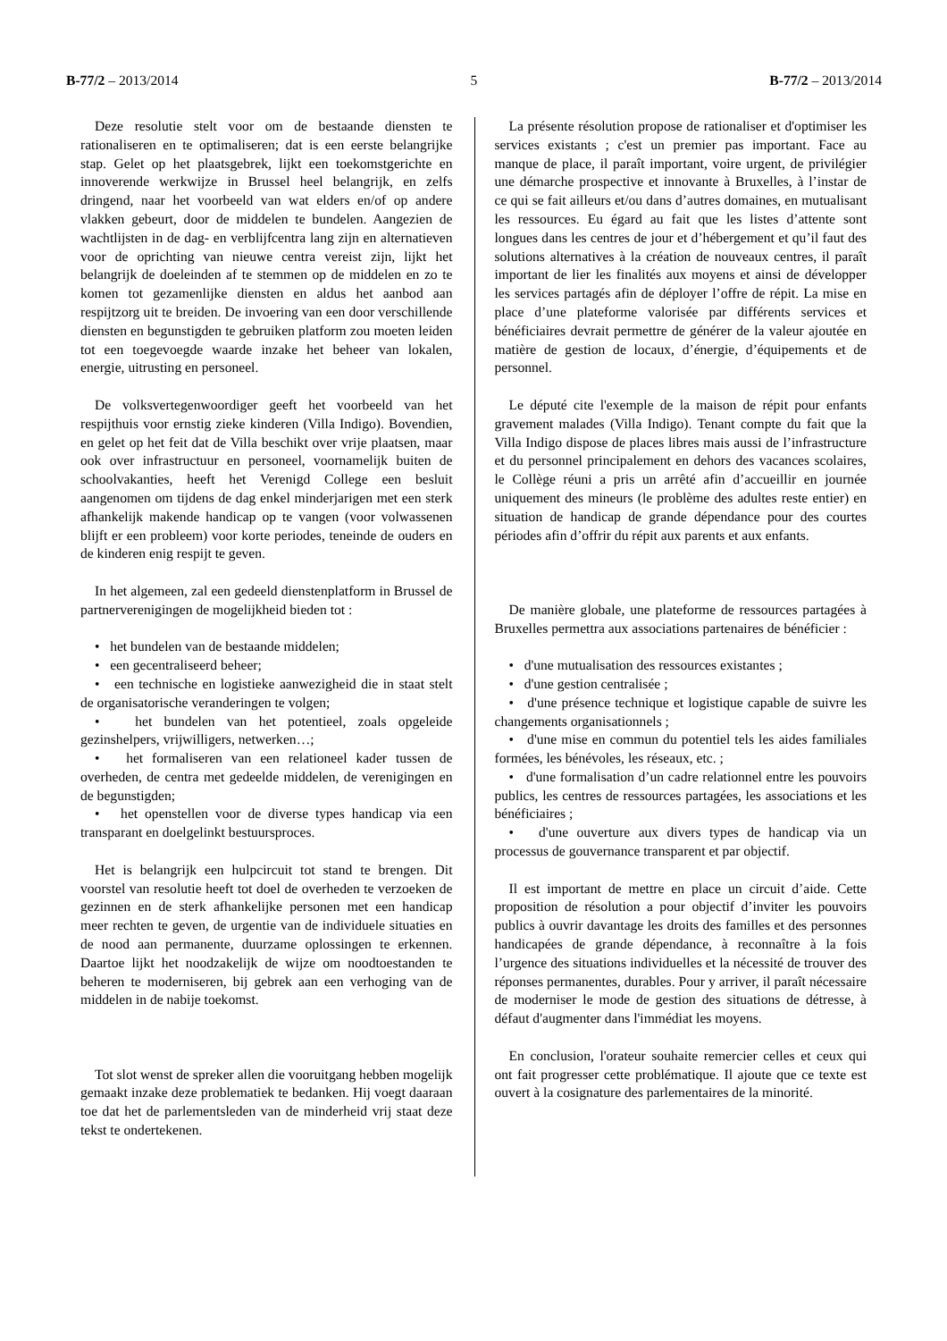B-77/2 – 2013/2014 5 B-77/2 – 2013/2014
Deze resolutie stelt voor om de bestaande diensten te rationaliseren en te optimaliseren; dat is een eerste belangrijke stap. Gelet op het plaatsgebrek, lijkt een toekomstgerichte en innoverende werkwijze in Brussel heel belangrijk, en zelfs dringend, naar het voorbeeld van wat elders en/of op andere vlakken gebeurt, door de middelen te bundelen. Aangezien de wachtlijsten in de dag- en verblijfcentra lang zijn en alternatieven voor de oprichting van nieuwe centra vereist zijn, lijkt het belangrijk de doeleinden af te stemmen op de middelen en zo te komen tot gezamenlijke diensten en aldus het aanbod aan respijtzorg uit te breiden. De invoering van een door verschillende diensten en begunstigden te gebruiken platform zou moeten leiden tot een toegevoegde waarde inzake het beheer van lokalen, energie, uitrusting en personeel.
De volksvertegenwoordiger geeft het voorbeeld van het respijthuis voor ernstig zieke kinderen (Villa Indigo). Bovendien, en gelet op het feit dat de Villa beschikt over vrije plaatsen, maar ook over infrastructuur en personeel, voornamelijk buiten de schoolvakanties, heeft het Verenigd College een besluit aangenomen om tijdens de dag enkel minderjarigen met een sterk afhankelijk makende handicap op te vangen (voor volwassenen blijft er een probleem) voor korte periodes, teneinde de ouders en de kinderen enig respijt te geven.
In het algemeen, zal een gedeeld dienstenplatform in Brussel de partnerverenigingen de mogelijkheid bieden tot :
• het bundelen van de bestaande middelen;
• een gecentraliseerd beheer;
• een technische en logistieke aanwezigheid die in staat stelt de organisatorische veranderingen te volgen;
• het bundelen van het potentieel, zoals opgeleide gezinshelpers, vrijwilligers, netwerken…;
• het formaliseren van een relationeel kader tussen de overheden, de centra met gedeelde middelen, de verenigingen en de begunstigden;
• het openstellen voor de diverse types handicap via een transparant en doelgelinkt bestuursproces.
Het is belangrijk een hulpcircuit tot stand te brengen. Dit voorstel van resolutie heeft tot doel de overheden te verzoeken de gezinnen en de sterk afhankelijke personen met een handicap meer rechten te geven, de urgentie van de individuele situaties en de nood aan permanente, duurzame oplossingen te erkennen. Daartoe lijkt het noodzakelijk de wijze om noodtoestanden te beheren te moderniseren, bij gebrek aan een verhoging van de middelen in de nabije toekomst.
Tot slot wenst de spreker allen die vooruitgang hebben mogelijk gemaakt inzake deze problematiek te bedanken. Hij voegt daaraan toe dat het de parlementsleden van de minderheid vrij staat deze tekst te ondertekenen.
La présente résolution propose de rationaliser et d'optimiser les services existants ; c'est un premier pas important. Face au manque de place, il paraît important, voire urgent, de privilégier une démarche prospective et innovante à Bruxelles, à l’instar de ce qui se fait ailleurs et/ou dans d’autres domaines, en mutualisant les ressources. Eu égard au fait que les listes d’attente sont longues dans les centres de jour et d’hébergement et qu’il faut des solutions alternatives à la création de nouveaux centres, il paraît important de lier les finalités aux moyens et ainsi de développer les services partagés afin de déployer l’offre de répit. La mise en place d’une plateforme valorisée par différents services et bénéficiaires devrait permettre de générer de la valeur ajoutée en matière de gestion de locaux, d’énergie, d’équipements et de personnel.
Le député cite l'exemple de la maison de répit pour enfants gravement malades (Villa Indigo). Tenant compte du fait que la Villa Indigo dispose de places libres mais aussi de l’infrastructure et du personnel principalement en dehors des vacances scolaires, le Collège réuni a pris un arrêté afin d’accueillir en journée uniquement des mineurs (le problème des adultes reste entier) en situation de handicap de grande dépendance pour des courtes périodes afin d’offrir du répit aux parents et aux enfants.
De manière globale, une plateforme de ressources partagées à Bruxelles permettra aux associations partenaires de bénéficier :
• d'une mutualisation des ressources existantes ;
• d'une gestion centralisée ;
• d'une présence technique et logistique capable de suivre les changements organisationnels ;
• d'une mise en commun du potentiel tels les aides familiales formées, les bénévoles, les réseaux, etc. ;
• d'une formalisation d’un cadre relationnel entre les pouvoirs publics, les centres de ressources partagées, les associations et les bénéficiaires ;
• d'une ouverture aux divers types de handicap via un processus de gouvernance transparent et par objectif.
Il est important de mettre en place un circuit d’aide. Cette proposition de résolution a pour objectif d’inviter les pouvoirs publics à ouvrir davantage les droits des familles et des personnes handicapées de grande dépendance, à reconnaître à la fois l’urgence des situations individuelles et la nécessité de trouver des réponses permanentes, durables. Pour y arriver, il paraît nécessaire de moderniser le mode de gestion des situations de détresse, à défaut d'augmenter dans l'immédiat les moyens.
En conclusion, l'orateur souhaite remercier celles et ceux qui ont fait progresser cette problématique. Il ajoute que ce texte est ouvert à la cosignature des parlementaires de la minorité.